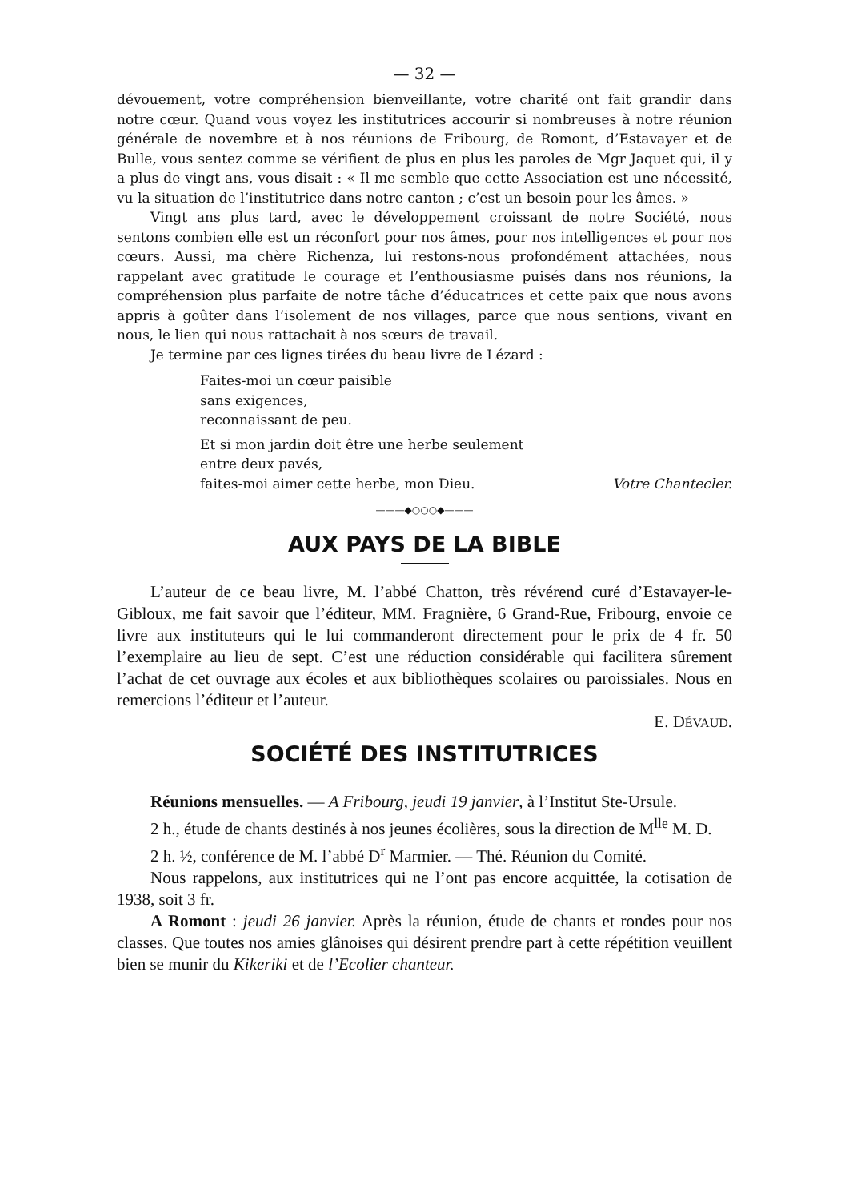— 32 —
dévouement, votre compréhension bienveillante, votre charité ont fait grandir dans notre cœur. Quand vous voyez les institutrices accourir si nombreuses à notre réunion générale de novembre et à nos réunions de Fribourg, de Romont, d’Estavayer et de Bulle, vous sentez comme se vérifient de plus en plus les paroles de Mgr Jaquet qui, il y a plus de vingt ans, vous disait : « Il me semble que cette Association est une nécessité, vu la situation de l’institutrice dans notre canton ; c’est un besoin pour les âmes. »
Vingt ans plus tard, avec le développement croissant de notre Société, nous sentons combien elle est un réconfort pour nos âmes, pour nos intelligences et pour nos cœurs. Aussi, ma chère Richenza, lui restons-nous profondément attachées, nous rappelant avec gratitude le courage et l’enthousiasme puisés dans nos réunions, la compréhension plus parfaite de notre tâche d’éducatrices et cette paix que nous avons appris à goûter dans l’isolement de nos villages, parce que nous sentions, vivant en nous, le lien qui nous rattachait à nos sœurs de travail.
Je termine par ces lignes tirées du beau livre de Lézard :
Faites-moi un cœur paisible
sans exigences,
reconnaissant de peu.
Et si mon jardin doit être une herbe seulement
entre deux pavés,
faites-moi aimer cette herbe, mon Dieu. Votre Chantecler.
———◆○○○◆———
AUX PAYS DE LA BIBLE
L’auteur de ce beau livre, M. l’abbé Chatton, très révérend curé d’Estavayer-le-Gibloux, me fait savoir que l’éditeur, MM. Fragnière, 6 Grand-Rue, Fribourg, envoie ce livre aux instituteurs qui le lui commanderont directement pour le prix de 4 fr. 50 l’exemplaire au lieu de sept. C’est une réduction considérable qui facilitera sûrement l’achat de cet ouvrage aux écoles et aux bibliothèques scolaires ou paroissiales. Nous en remercions l’éditeur et l’auteur.
E. DÉVAUD.
SOCIÉTÉ DES INSTITUTRICES
Réunions mensuelles. — A Fribourg, jeudi 19 janvier, à l’Institut Ste-Ursule.
2 h., étude de chants destinés à nos jeunes écolières, sous la direction de M<sup>lle</sup> M. D.
2 h. ½, conférence de M. l’abbé D<sup>r</sup> Marmier. — Thé. Réunion du Comité.
Nous rappelons, aux institutrices qui ne l’ont pas encore acquittée, la cotisation de 1938, soit 3 fr.
A Romont : jeudi 26 janvier. Après la réunion, étude de chants et rondes pour nos classes. Que toutes nos amies glânoises qui désirent prendre part à cette répétition veuillent bien se munir du Kikeriki et de l’Ecolier chanteur.